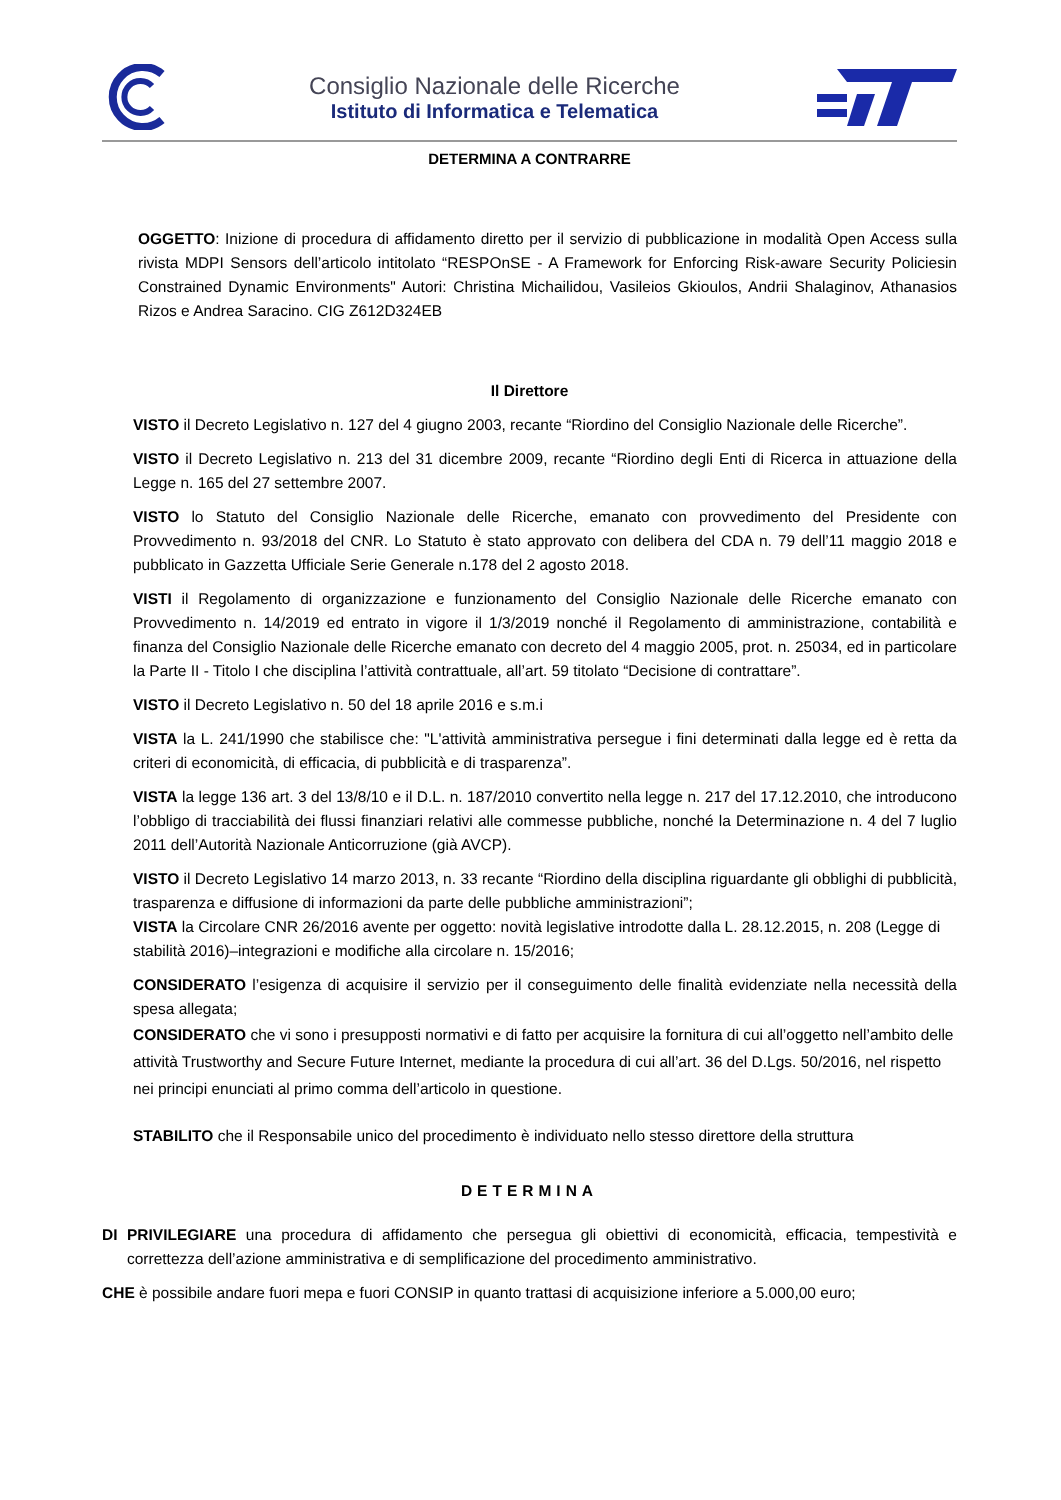Consiglio Nazionale delle Ricerche
Istituto di Informatica e Telematica
DETERMINA A CONTRARRE
OGGETTO: Inizione di procedura di affidamento diretto per il servizio di pubblicazione in modalità Open Access sulla rivista MDPI Sensors dell’articolo intitolato “RESPOnSE - A Framework for Enforcing Risk-aware Security Policiesin Constrained Dynamic Environments" Autori: Christina Michailidou, Vasileios Gkioulos, Andrii Shalaginov, Athanasios Rizos e Andrea Saracino. CIG Z612D324EB
Il Direttore
VISTO il Decreto Legislativo n. 127 del 4 giugno 2003, recante “Riordino del Consiglio Nazionale delle Ricerche”.
VISTO il Decreto Legislativo n. 213 del 31 dicembre 2009, recante “Riordino degli Enti di Ricerca in attuazione della Legge n. 165 del 27 settembre 2007.
VISTO lo Statuto del Consiglio Nazionale delle Ricerche, emanato con provvedimento del Presidente con Provvedimento n. 93/2018 del CNR. Lo Statuto è stato approvato con delibera del CDA n. 79 dell’11 maggio 2018 e pubblicato in Gazzetta Ufficiale Serie Generale n.178 del 2 agosto 2018.
VISTI il Regolamento di organizzazione e funzionamento del Consiglio Nazionale delle Ricerche emanato con Provvedimento n. 14/2019 ed entrato in vigore il 1/3/2019 nonché il Regolamento di amministrazione, contabilità e finanza del Consiglio Nazionale delle Ricerche emanato con decreto del 4 maggio 2005, prot. n. 25034, ed in particolare la Parte II - Titolo I che disciplina l’attività contrattuale, all’art. 59 titolato “Decisione di contrattare”.
VISTO il Decreto Legislativo n. 50 del 18 aprile 2016 e s.m.i
VISTA la L. 241/1990 che stabilisce che: "L'attività amministrativa persegue i fini determinati dalla legge ed è retta da criteri di economicità, di efficacia, di pubblicità e di trasparenza”.
VISTA la legge 136 art. 3 del 13/8/10 e il D.L. n. 187/2010 convertito nella legge n. 217 del 17.12.2010, che introducono l’obbligo di tracciabilità dei flussi finanziari relativi alle commesse pubbliche, nonché la Determinazione n. 4 del 7 luglio 2011 dell’Autorità Nazionale Anticorruzione (già AVCP).
VISTO il Decreto Legislativo 14 marzo 2013, n. 33 recante “Riordino della disciplina riguardante gli obblighi di pubblicità, trasparenza e diffusione di informazioni da parte delle pubbliche amministrazioni”;
VISTA la Circolare CNR 26/2016 avente per oggetto: novità legislative introdotte dalla L. 28.12.2015, n. 208 (Legge di stabilità 2016)–integrazioni e modifiche alla circolare n. 15/2016;
CONSIDERATO l’esigenza di acquisire il servizio per il conseguimento delle finalità evidenziate nella necessità della spesa allegata;
CONSIDERATO che vi sono i presupposti normativi e di fatto per acquisire la fornitura di cui all’oggetto nell’ambito delle attività Trustworthy and Secure Future Internet, mediante la procedura di cui all’art. 36 del D.Lgs. 50/2016, nel rispetto nei principi enunciati al primo comma dell’articolo in questione.
STABILITO che il Responsabile unico del procedimento è individuato nello stesso direttore della struttura
DETERMINA
DI PRIVILEGIARE una procedura di affidamento che persegua gli obiettivi di economicità, efficacia, tempestività e correttezza dell’azione amministrativa e di semplificazione del procedimento amministrativo.
CHE è possibile andare fuori mepa e fuori CONSIP in quanto trattasi di acquisizione inferiore a 5.000,00 euro;